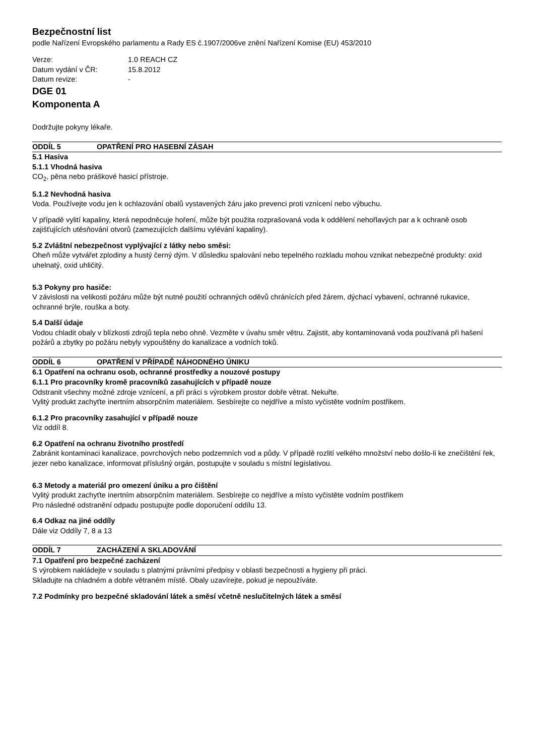Bezpečnostní list
podle Nařízení Evropského parlamentu a Rady ES č.1907/2006ve znění Nařízení Komise (EU) 453/2010
Verze: 1.0 REACH CZ Datum vydání v ČR: 15.8.2012 Datum revize: -
DGE 01
Komponenta A
Dodržujte pokyny lékaře.
ODDÍL 5 OPATŘENÍ PRO HASEBNÍ ZÁSAH
5.1 Hasiva
5.1.1 Vhodná hasiva
CO<sub>2</sub>, pěna nebo práškové hasicí přístroje.
5.1.2 Nevhodná hasiva
Voda. Používejte vodu jen k ochlazování obalů vystavených žáru jako prevenci proti vznícení nebo výbuchu.
V případě vylití kapaliny, která nepodněcuje hoření, může být použita rozprašovaná voda k oddělení nehořlavých par a k ochraně osob zajišťujících utěsňování otvorů (zamezujících dalšímu vylévání kapaliny).
5.2 Zvláštní nebezpečnost vyplývající z látky nebo směsi:
Oheň může vytvářet zplodiny a hustý černý dým. V důsledku spalování nebo tepelného rozkladu mohou vznikat nebezpečné produkty: oxid uhelnatý, oxid uhličitý.
5.3 Pokyny pro hasiče:
V závislosti na velikosti požáru může být nutné použití ochranných oděvů chránících před žárem, dýchací vybavení, ochranné rukavice, ochranné brýle, rouška a boty.
5.4 Další údaje
Vodou chladit obaly v blízkosti zdrojů tepla nebo ohně. Vezměte v úvahu směr větru. Zajistit, aby kontaminovaná voda používaná při hašení požárů a zbytky po požáru nebyly vypouštěny do kanalizace a vodních toků.
ODDÍL 6 OPATŘENÍ V PŘÍPADĚ NÁHODNÉHO ÚNIKU
6.1 Opatření na ochranu osob, ochranné prostředky a nouzové postupy
6.1.1 Pro pracovníky kromě pracovníků zasahujících v případě nouze
Odstranit všechny možné zdroje vznícení, a při práci s výrobkem prostor dobře větrat. Nekuřte.
Vylitý produkt zachyťte inertním absorpčním materiálem. Sesbírejte co nejdříve a místo vyčistěte vodním postřikem.
6.1.2 Pro pracovníky zasahující v případě nouze
Viz oddíl 8.
6.2 Opatření na ochranu životního prostředí
Zabránit kontaminaci kanalizace, povrchových nebo podzemních vod a půdy. V případě rozlití velkého množství nebo došlo-li ke znečištění řek, jezer nebo kanalizace, informovat příslušný orgán, postupujte v souladu s místní legislativou.
6.3 Metody a materiál pro omezení úniku a pro čištění
Vylitý produkt zachyťte inertním absorpčním materiálem. Sesbírejte co nejdříve a místo vyčistěte vodním postřikem
Pro následné odstranění odpadu postupujte podle doporučení oddílu 13.
6.4 Odkaz na jiné oddíly
Dále viz Oddíly 7, 8 a 13
ODDÍL 7 ZACHÁZENÍ A SKLADOVÁNÍ
7.1 Opatření pro bezpečné zacházení
S výrobkem nakládejte v souladu s platnými právními předpisy v oblasti bezpečnosti a hygieny při práci.
Skladujte na chladném a dobře větraném místě. Obaly uzavírejte, pokud je nepoužíváte.
7.2 Podmínky pro bezpečné skladování látek a směsí včetně neslučitelných látek a směsí